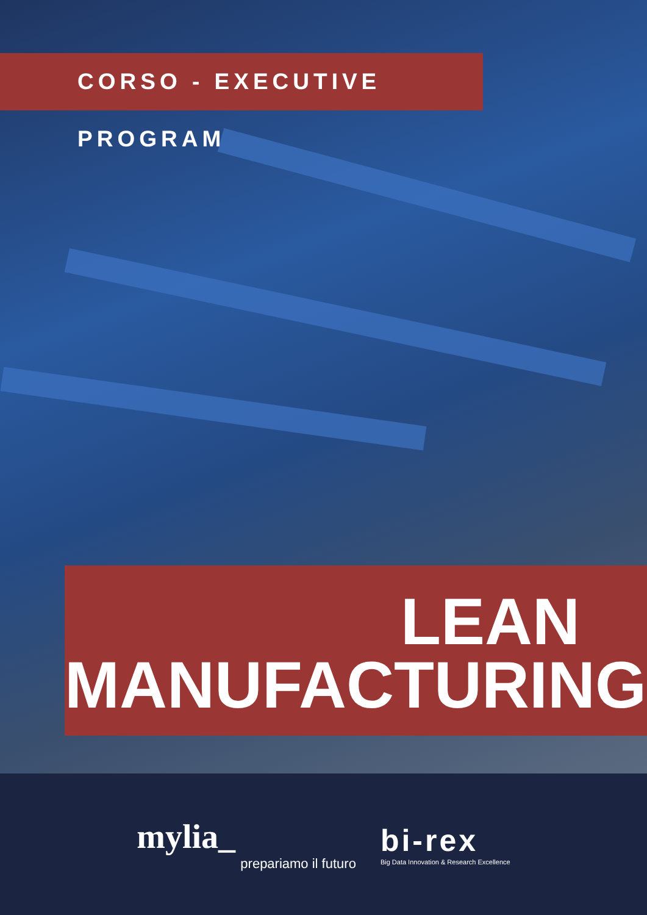CORSO - EXECUTIVE PROGRAM
LEAN
MANUFACTURING
mylia_
prepariamo il futuro
bi-rex
Big Data Innovation & Research Excellence